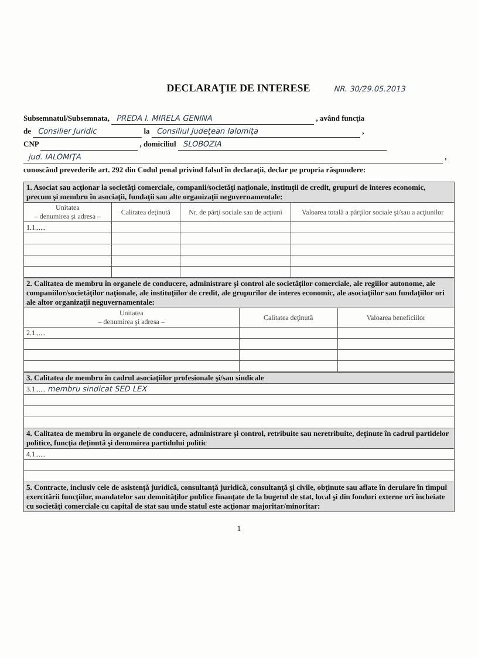DECLARAŢIE DE INTERESE
NR. 30/29.05.2013
Subsemnatul/Subsemnata, PREDA I. MIRELA GENINA , având funcţia
de Consilier Juridic la Consiliul Judeţean Ialomiţa ,
CNP , domiciliul SLOBOZIA
jud. IALOMIŢA ,
cunoscând prevederile art. 292 din Codul penal privind falsul în declaraţii, declar pe propria răspundere:
| 1. Asociat sau acţionar la societăţi comerciale, companii/societăţi naţionale, instituţii de credit, grupuri de interes economic, precum şi membru în asociaţii, fundaţii sau alte organizaţii neguvernamentale: | | | |
| Unitatea – denumirea şi adresa – | Calitatea deţinută | Nr. de părţi sociale sau de acţiuni | Valoarea totală a părţilor sociale şi/sau a acţiunilor |
| 1.1...... | | | |
| 2. Calitatea de membru în organele de conducere, administrare şi control ale societăţilor comerciale, ale regiilor autonome, ale companiilor/societăţilor naţionale, ale instituţiilor de credit, ale grupurilor de interes economic, ale asociaţiilor sau fundaţiilor ori ale altor organizaţii neguvernamentale: | | |
| Unitatea – denumirea şi adresa – | Calitatea deţinută | Valoarea beneficiilor |
| 2.1...... | | |
| 3. Calitatea de membru în cadrul asociaţiilor profesionale şi/sau sindicale |
| 3.1...... membru sindicat SED LEX |
| 4. Calitatea de membru în organele de conducere, administrare şi control, retribuite sau neretribuite, deţinute în cadrul partidelor politice, funcţia deţinută şi denumirea partidului politic |
| 4.1...... |
| 5. Contracte, inclusiv cele de asistenţă juridică, consultanţă juridică, consultanţă şi civile, obţinute sau aflate în derulare în timpul exercitării funcţiilor, mandatelor sau demnităţilor publice finanţate de la bugetul de stat, local şi din fonduri externe ori încheiate cu societăţi comerciale cu capital de stat sau unde statul este acţionar majoritar/minoritar: |
1